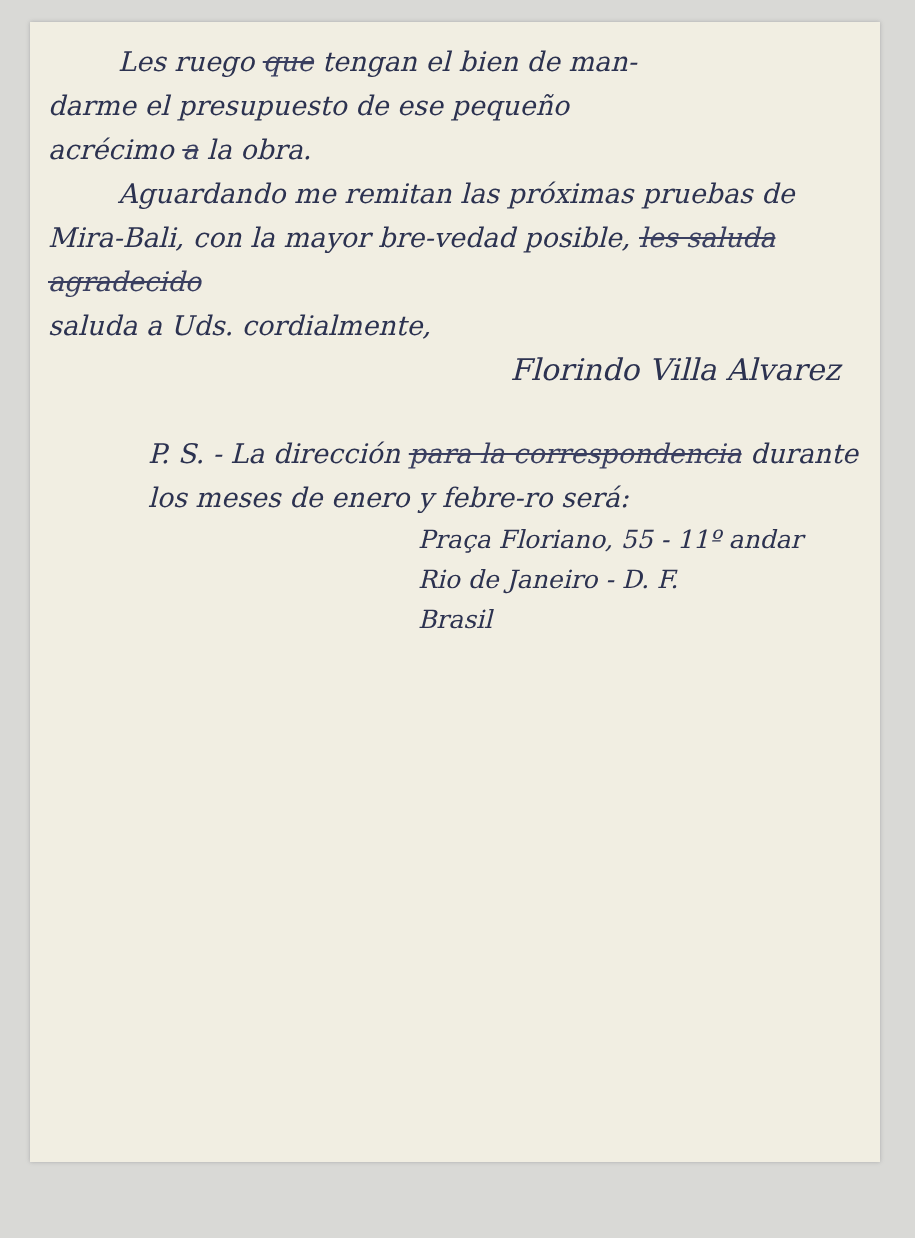Les ruego que tengan el bien de man-
darme el presupuesto de ese pequeño
acrécimo a la obra.
Aguardando me remitan las próximas pruebas de Mira-Bali, con la mayor bre-vedad posible, les saluda agradecido
saluda a Uds. cordialmente,
Florindo Villa Alvarez
P. S. - La dirección para la correspondencia durante los meses de enero y febre-ro será:
Praça Floriano, 55 - 11º andar
Rio de Janeiro - D. F.
Brasil